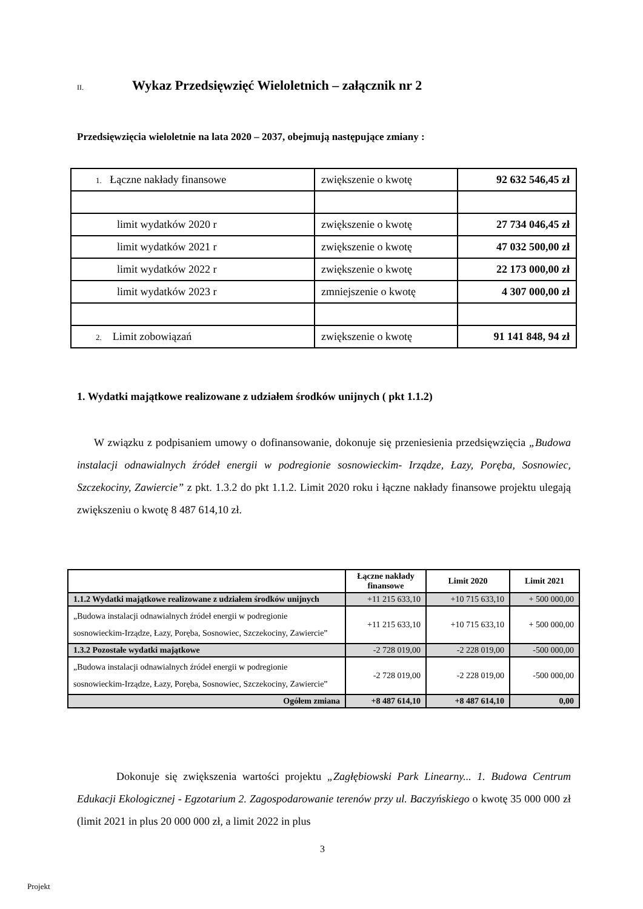II. Wykaz Przedsięwzięć Wieloletnich – załącznik nr 2
Przedsięwzięcia wieloletnie na lata 2020 – 2037, obejmują następujące zmiany :
| 1. Łączne nakłady finansowe | zwiększenie o kwotę | 92 632 546,45 zł |
| limit wydatków 2020 r | zwiększenie o kwotę | 27 734 046,45 zł |
| limit wydatków 2021 r | zwiększenie o kwotę | 47 032 500,00 zł |
| limit wydatków 2022 r | zwiększenie o kwotę | 22 173 000,00 zł |
| limit wydatków 2023 r | zmniejszenie o kwotę | 4 307 000,00 zł |
| 2. Limit zobowiązań | zwiększenie o kwotę | 91 141 848, 94 zł |
1. Wydatki majątkowe realizowane z udziałem środków unijnych ( pkt 1.1.2)
W związku z podpisaniem umowy o dofinansowanie, dokonuje się przeniesienia przedsięwzięcia „Budowa instalacji odnawialnych źródeł energii w podregionie sosnowieckim- Irządze, Łazy, Poręba, Sosnowiec, Szczekociny, Zawiercie” z pkt. 1.3.2 do pkt 1.1.2. Limit 2020 roku i łączne nakłady finansowe projektu ulegają zwiększeniu o kwotę 8 487 614,10 zł.
| | Łączne nakłady finansowe | Limit 2020 | Limit 2021 |
| --- | --- | --- | --- |
| 1.1.2 Wydatki majątkowe realizowane z udziałem środków unijnych | +11 215 633,10 | +10 715 633,10 | + 500 000,00 |
| „Budowa instalacji odnawialnych źródeł energii w podregionie sosnowieckim-Irządze, Łazy, Poręba, Sosnowiec, Szczekociny, Zawiercie” | +11 215 633,10 | +10 715 633,10 | + 500 000,00 |
| 1.3.2 Pozostałe wydatki majątkowe | -2 728 019,00 | -2 228 019,00 | -500 000,00 |
| „Budowa instalacji odnawialnych źródeł energii w podregionie sosnowieckim-Irządze, Łazy, Poręba, Sosnowiec, Szczekociny, Zawiercie” | -2 728 019,00 | -2 228 019,00 | -500 000,00 |
| Ogółem zmiana | +8 487 614,10 | +8 487 614,10 | 0,00 |
Dokonuje się zwiększenia wartości projektu „Zagłębiowski Park Linearny... 1. Budowa Centrum Edukacji Ekologicznej - Egzotarium 2. Zagospodarowanie terenów przy ul. Baczyńskiego o kwotę 35 000 000 zł (limit 2021 in plus 20 000 000 zł, a limit 2022 in plus
3
Projekt